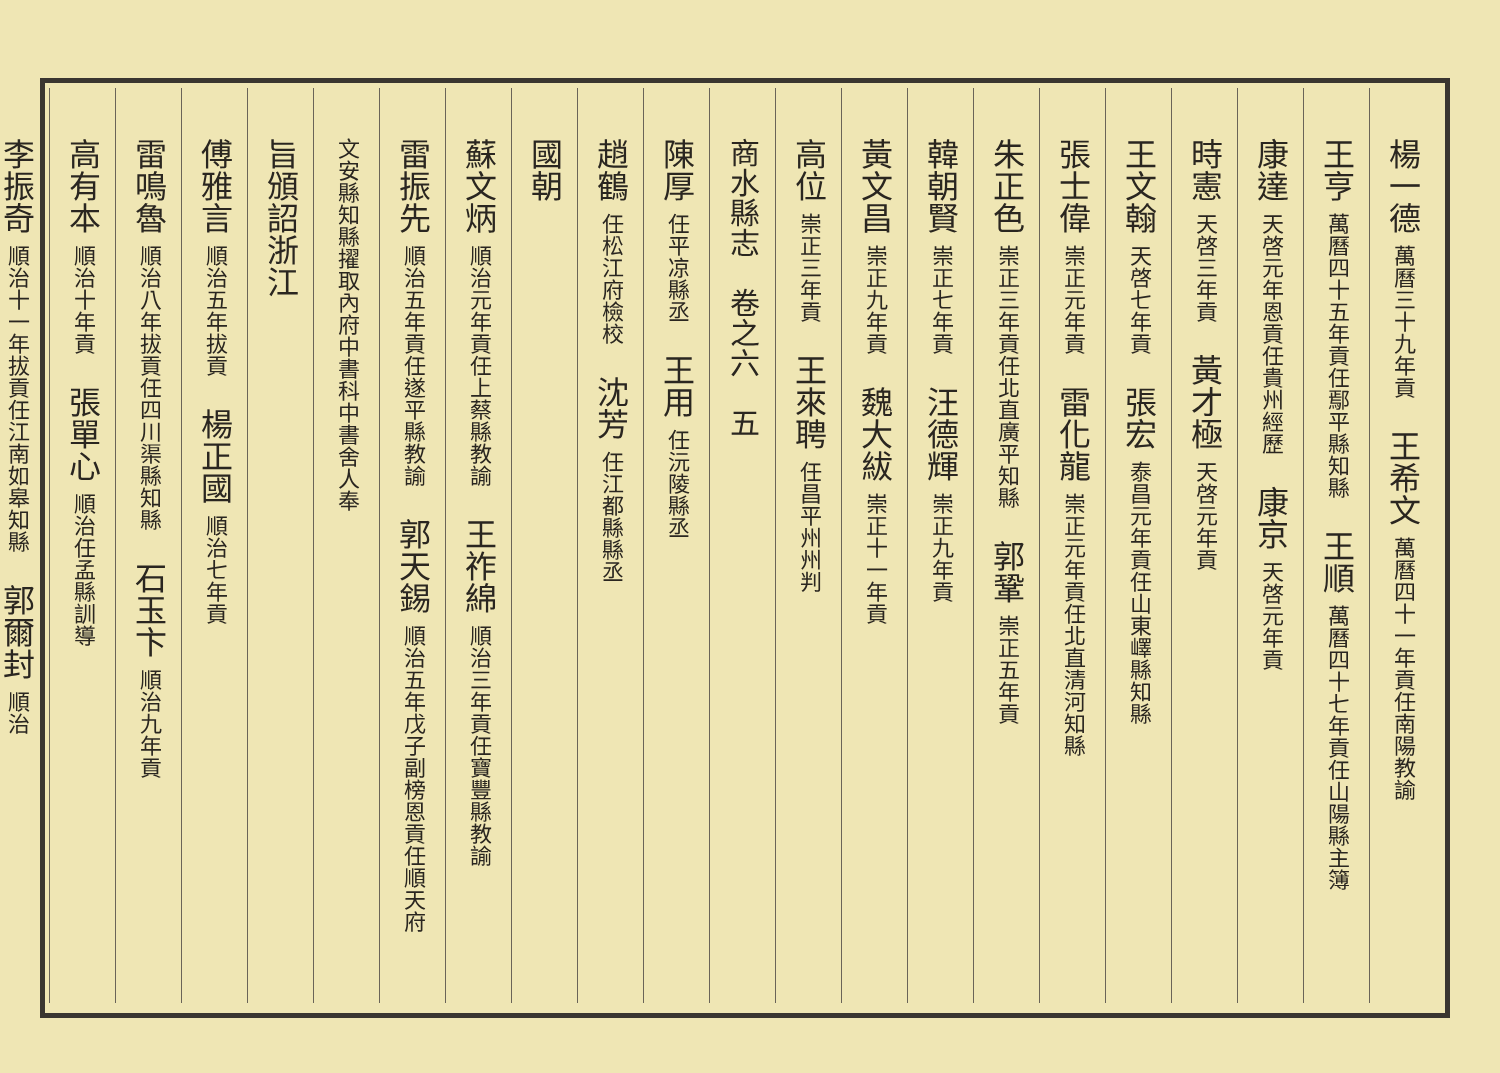楊一德 萬曆三十九年貢　王希文 萬曆四十一年貢任南陽教諭
王亨 萬曆四十五年貢任鄢平縣知縣　王順 萬曆四十七年貢任山陽縣主簿
康達 天啓元年恩貢任貴州經歷　康京 天啓元年貢
時憲 天啓三年貢　黃才極 天啓元年貢
王文翰 天啓七年貢　張宏 泰昌元年貢任山東嶧縣知縣
張士偉 崇正元年貢　雷化龍 崇正元年貢任北直清河知縣
朱正色 崇正三年貢任北直廣平知縣　郭鞏 崇正五年貢
韓朝賢 崇正七年貢　汪德輝 崇正九年貢
黃文昌 崇正九年貢　魏大紱 崇正十一年貢
高位 崇正三年貢　王來聘 任昌平州州判
商水縣志　卷之六　五
陳厚 任平凉縣丞　王用 任沅陵縣丞
趙鶴 任松江府檢校　沈芳 任江都縣縣丞
國朝
蘇文炳 順治元年貢任上蔡縣教諭　王祚綿 順治三年貢任寶豐縣教諭
雷振先 順治五年貢任遂平縣教諭　郭天錫 順治五年戊子副榜恩貢任順天府
文安縣知縣擢取內府中書科中書舍人奉
旨頒詔浙江
傅雅言 順治五年拔貢　楊正國 順治七年貢
雷鳴魯 順治八年拔貢任四川渠縣知縣　石玉卞 順治九年貢
高有本 順治十年貢　張單心 順治任孟縣訓導
李振奇 順治十一年拔貢任江南如皋知縣　郭爾封 順治